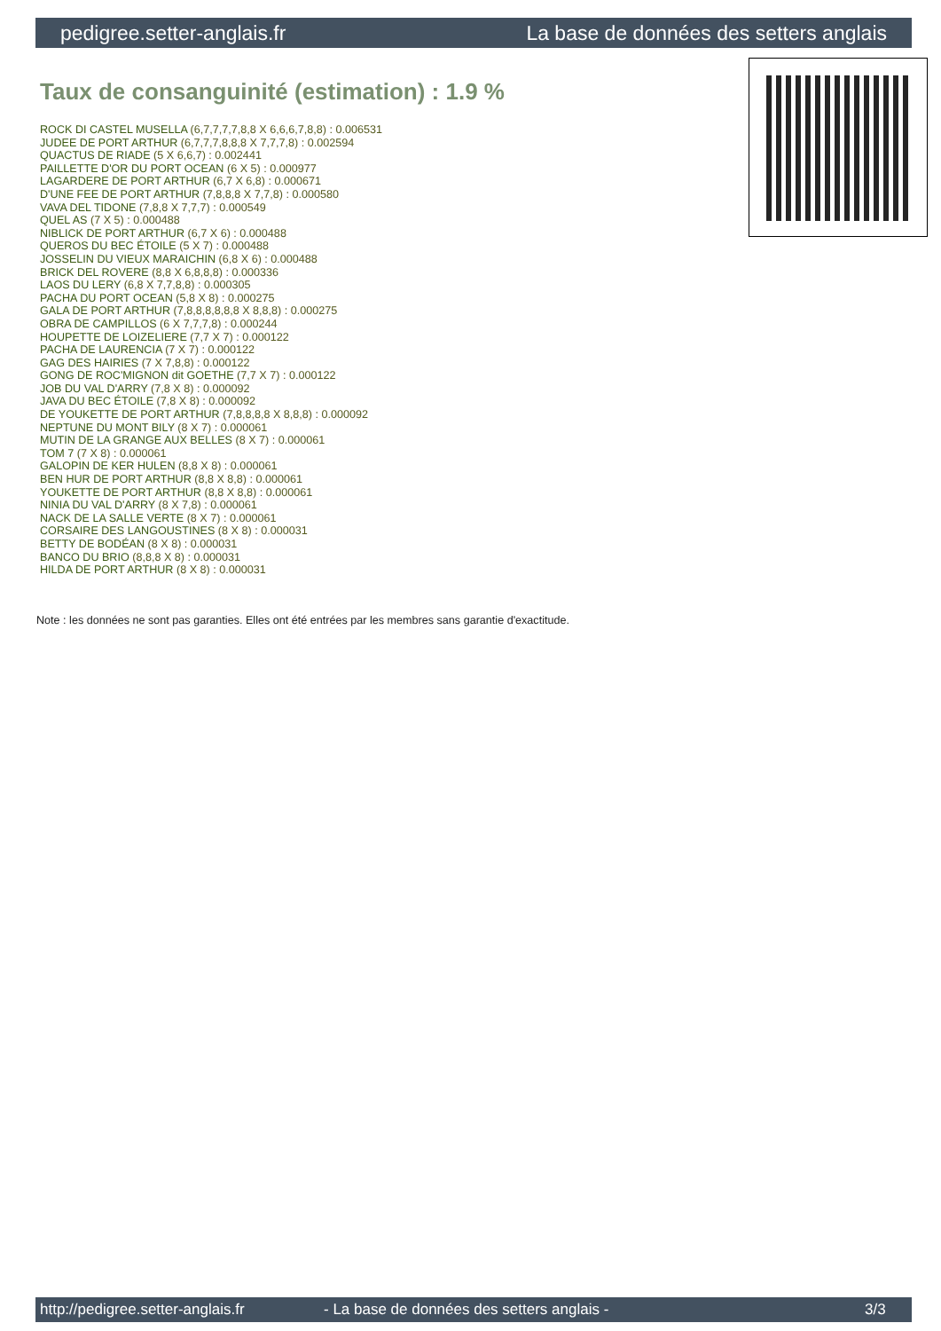pedigree.setter-anglais.fr La base de données des setters anglais
Taux de consanguinité (estimation) : 1.9 %
ROCK DI CASTEL MUSELLA (6,7,7,7,7,8,8 X 6,6,6,7,8,8) : 0.006531
JUDEE DE PORT ARTHUR (6,7,7,7,8,8,8 X 7,7,7,8) : 0.002594
QUACTUS DE RIADE (5 X 6,6,7) : 0.002441
PAILLETTE D'OR DU PORT OCEAN (6 X 5) : 0.000977
LAGARDERE DE PORT ARTHUR (6,7 X 6,8) : 0.000671
D'UNE FEE DE PORT ARTHUR (7,8,8,8 X 7,7,8) : 0.000580
VAVA DEL TIDONE (7,8,8 X 7,7,7) : 0.000549
QUEL AS (7 X 5) : 0.000488
NIBLICK DE PORT ARTHUR (6,7 X 6) : 0.000488
QUEROS DU BEC ÉTOILE (5 X 7) : 0.000488
JOSSELIN DU VIEUX MARAICHIN (6,8 X 6) : 0.000488
BRICK DEL ROVERE (8,8 X 6,8,8,8) : 0.000336
LAOS DU LERY (6,8 X 7,7,8,8) : 0.000305
PACHA DU PORT OCEAN (5,8 X 8) : 0.000275
GALA DE PORT ARTHUR (7,8,8,8,8,8,8 X 8,8,8) : 0.000275
OBRA DE CAMPILLOS (6 X 7,7,7,8) : 0.000244
HOUPETTE DE LOIZELIERE (7,7 X 7) : 0.000122
PACHA DE LAURENCIA (7 X 7) : 0.000122
GAG DES HAIRIES (7 X 7,8,8) : 0.000122
GONG DE ROC'MIGNON dit GOETHE (7,7 X 7) : 0.000122
JOB DU VAL D'ARRY (7,8 X 8) : 0.000092
JAVA DU BEC ÉTOILE (7,8 X 8) : 0.000092
DE YOUKETTE DE PORT ARTHUR (7,8,8,8,8 X 8,8,8) : 0.000092
NEPTUNE DU MONT BILY (8 X 7) : 0.000061
MUTIN DE LA GRANGE AUX BELLES (8 X 7) : 0.000061
TOM 7 (7 X 8) : 0.000061
GALOPIN DE KER HULEN (8,8 X 8) : 0.000061
BEN HUR DE PORT ARTHUR (8,8 X 8,8) : 0.000061
YOUKETTE DE PORT ARTHUR (8,8 X 8,8) : 0.000061
NINIA DU VAL D'ARRY (8 X 7,8) : 0.000061
NACK DE LA SALLE VERTE (8 X 7) : 0.000061
CORSAIRE DES LANGOUSTINES (8 X 8) : 0.000031
BETTY DE BODÉAN (8 X 8) : 0.000031
BANCO DU BRIO (8,8,8 X 8) : 0.000031
HILDA DE PORT ARTHUR (8 X 8) : 0.000031
Note : les données ne sont pas garanties. Elles ont été entrées par les membres sans garantie d'exactitude.
http://pedigree.setter-anglais.fr - La base de données des setters anglais - 3/3